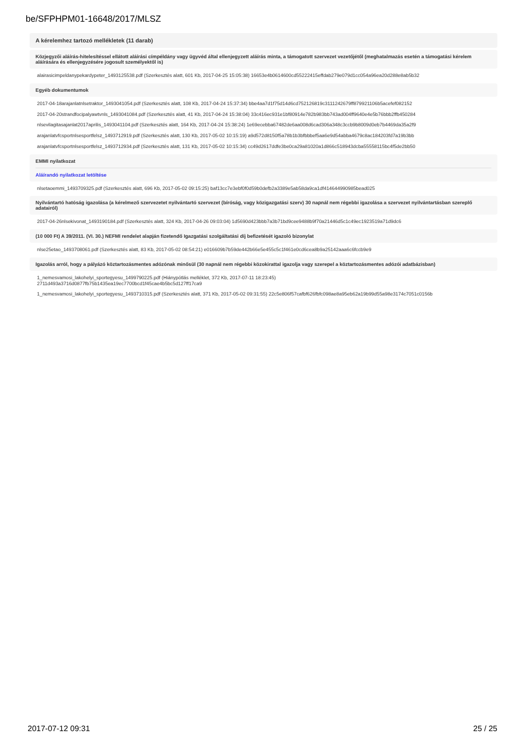be/SFPHPM01-16648/2017/MLSZ
A kérelemhez tartozó mellékletek (11 darab)
Közjegyzői aláírás-hitelesítéssel ellátott aláírási címpéldány vagy ügyvéd által ellenjegyzett aláírás minta, a támogatott szervezet vezetőjétől (meghatalmazás esetén a támogatási kérelem aláírására és ellenjegyzésére jogosult személyektől is)
alairasicimpeldanypekardypeter_1493125538.pdf (Szerkesztés alatt, 601 Kb, 2017-04-25 15:05:38) 16653e4b0614600cd55222415effdab279e079d1cc054a96ea20d288e8ab5b32
Egyéb dokumentumok
2017-04-18arajanlatnlsetraktor_1493041054.pdf (Szerkesztés alatt, 108 Kb, 2017-04-24 15:37:34) bbe4aa7d1f75d14d6cd752126819c3111242679ff879921106b5acefef082152
2017-04-20strandfocipalyawtvnls_1493041084.pdf (Szerkesztés alatt, 41 Kb, 2017-04-24 15:38:04) 33c416ec931e1bf80914e782b983bb743ad004ff9640e4e5b76bbb2ffb450284
nlsevilagitasajanlat2017aprilis_1493041104.pdf (Szerkesztés alatt, 164 Kb, 2017-04-24 15:38:24) 1e69ecebba67482de6aa008d6cad306a348c3ccb9b8009d0eb7b4469da35a2f9
arajanlatvfcsportnlsesportfelsz_1493712919.pdf (Szerkesztés alatt, 130 Kb, 2017-05-02 10:15:19) a9d572d8150f5a78b1b3bfbbbef5aa6e9d54abba4679c8ac184203fd7a19b3bb
arajanlatvfcsportnlsesportfelsz_1493712934.pdf (Szerkesztés alatt, 131 Kb, 2017-05-02 10:15:34) cc49d2617ddfe3be0ca29a81020a1d866c518943dcba55558115bc4f5de2bb50
EMMI nyilatkozat
Aláírandó nyilatkozat letöltése
nlsetaoemmi_1493709325.pdf (Szerkesztés alatt, 696 Kb, 2017-05-02 09:15:25) baf13cc7e3ebf0f0d59b0defb2a3389e5ab58da9ca1df414644990985bead025
Nyilvántartó hatóság igazolása (a kérelmező szervezetet nyilvántartó szervezet (bíróság, vagy közigazgatási szerv) 30 napnál nem régebbi igazolása a szervezet nyilvántartásban szereplő adatairól)
2017-04-26nlsekivonat_1493190184.pdf (Szerkesztés alatt, 324 Kb, 2017-04-26 09:03:04) 1d5690d423bbb7a3b71bd9cee9488b9f70a21446d5c1c49ec1923519a71d9dc6
(10 000 Ft) A 39/2011. (VI. 30.) NEFMI rendelet alapján fizetendő Igazgatási szolgáltatási díj befizetését igazoló bizonylat
nlse25etao_1493708061.pdf (Szerkesztés alatt, 83 Kb, 2017-05-02 08:54:21) e016609b7b59de442b66e5e455c5c1f461e0cd6cea8b9a25142aaa6c6fccb9e9
Igazolás arról, hogy a pályázó köztartozásmentes adózónak minősül (30 napnál nem régebbi közokirattal igazolja vagy szerepel a köztartozásmentes adózói adatbázisban)
1_nemesvamosi_lakohelyi_sportegyesu_1499790225.pdf (Hiánypótlás melléklet, 372 Kb, 2017-07-11 18:23:45)
2711d493a3716d0877fb75b1435ea19ec7700bcd1f45cae4b5bc5d127ff17ca9
1_nemesvamosi_lakohelyi_sportegyesu_1493710315.pdf (Szerkesztés alatt, 371 Kb, 2017-05-02 09:31:55) 22c5e806f57cafbf626fbfc098ae8a95eb62a19b99d55a98e3174c7051c0156b
2017-07-12 09:31 25 / 25